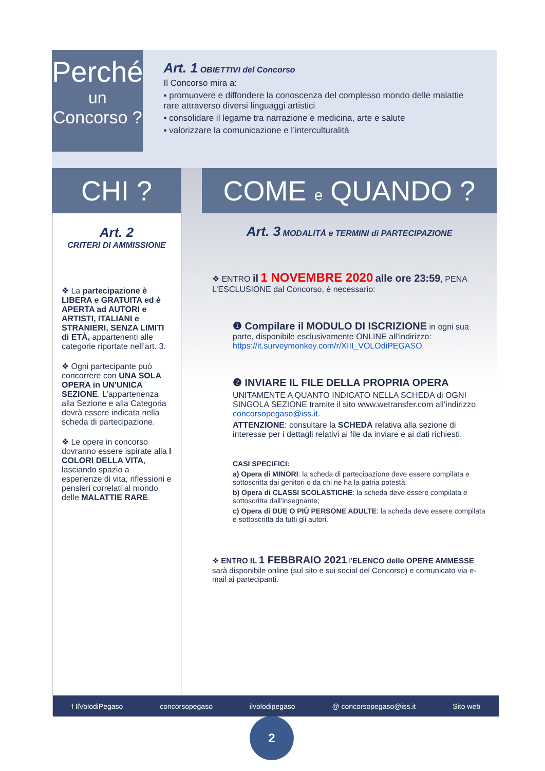Perché
un
Concorso ?
Art. 1 OBIETTIVI del Concorso
Il Concorso mira a:
▪ promuovere e diffondere la conoscenza del complesso mondo delle malattie rare attraverso diversi linguaggi artistici
▪ consolidare il legame tra narrazione e medicina, arte e salute
▪ valorizzare la comunicazione e l’interculturalità
CHI ?
Art. 2
CRITERI DI AMMISSIONE
❖ La partecipazione è LIBERA e GRATUITA ed è APERTA ad AUTORI e ARTISTI, ITALIANI e STRANIERI, SENZA LIMITI di ETÀ, appartenenti alle categorie riportate nell’art. 3.
❖ Ogni partecipante può concorrere con UNA SOLA OPERA in UN’UNICA SEZIONE. L’appartenenza alla Sezione e alla Categoria dovrà essere indicata nella scheda di partecipazione.
❖ Le opere in concorso dovranno essere ispirate alla I COLORI DELLA VITA, lasciando spazio a esperienze di vita, riflessioni e pensieri correlati al mondo delle MALATTIE RARE.
COME e QUANDO ?
Art. 3 MODALITÀ e TERMINI di PARTECIPAZIONE
❖ ENTRO il 1 NOVEMBRE 2020 alle ore 23:59, PENA L’ESCLUSIONE dal Concorso, è necessario:
❶ Compilare il MODULO DI ISCRIZIONE in ogni sua parte, disponibile esclusivamente ONLINE all’indirizzo: https://it.surveymonkey.com/r/XIII_VOLOdiPEGASO
❷ INVIARE IL FILE DELLA PROPRIA OPERA
UNITAMENTE A QUANTO INDICATO NELLA SCHEDA di OGNI SINGOLA SEZIONE tramite il sito www.wetransfer.com all’indirizzo concorsopegaso@iss.it.
ATTENZIONE: consultare la SCHEDA relativa alla sezione di interesse per i dettagli relativi ai file da inviare e ai dati richiesti.
CASI SPECIFICI:
a) Opera di MINORI: la scheda di partecipazione deve essere compilata e sottoscritta dai genitori o da chi ne ha la patria potestà;
b) Opera di CLASSI SCOLASTICHE: la scheda deve essere compilata e sottoscritta dall’insegnante;
c) Opera di DUE O PIÙ PERSONE ADULTE: la scheda deve essere compilata e sottoscritta da tutti gli autori.
❖ ENTRO IL 1 FEBBRAIO 2021 l’ELENCO delle OPERE AMMESSE sarà disponibile online (sul sito e sui social del Concorso) e comunicato via e-mail ai partecipanti.
f IlVolodiPegaso concorsopegaso ilvolodipegaso @ concorsopegaso@iss.it Sito web
2